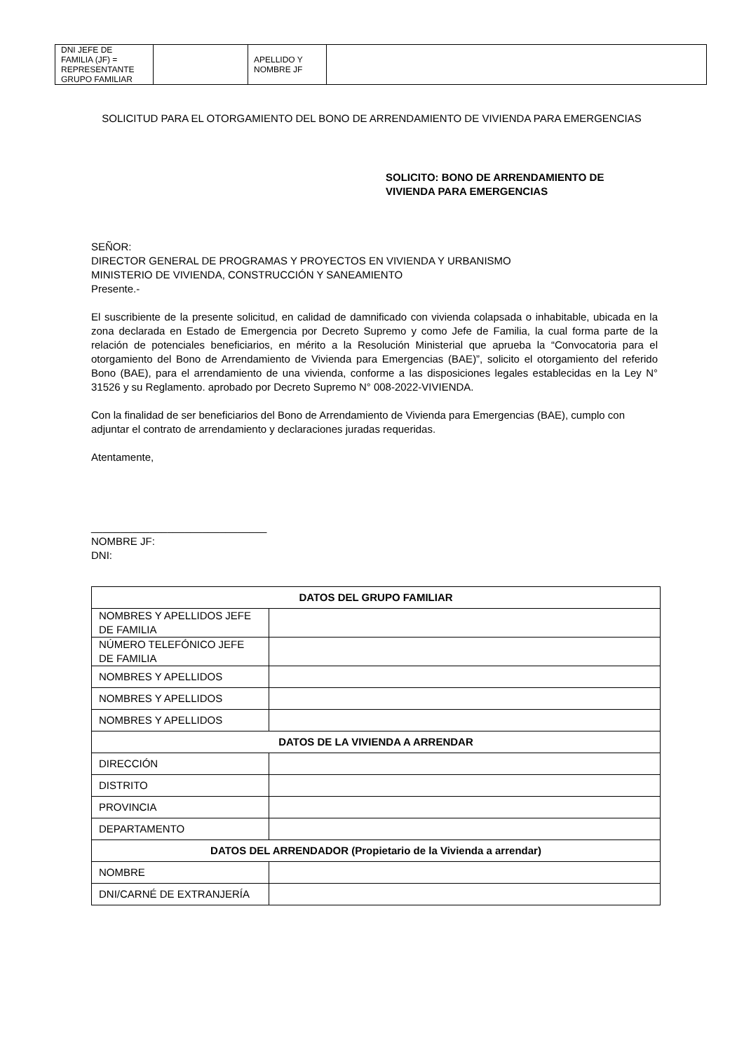| DNI JEFE DE FAMILIA (JF) = REPRESENTANTE GRUPO FAMILIAR | | APELLIDO Y NOMBRE JF | |
SOLICITUD PARA EL OTORGAMIENTO DEL BONO DE ARRENDAMIENTO DE VIVIENDA PARA EMERGENCIAS
SOLICITO: BONO DE ARRENDAMIENTO DE
VIVIENDA PARA EMERGENCIAS
SEÑOR:
DIRECTOR GENERAL DE PROGRAMAS Y PROYECTOS EN VIVIENDA Y URBANISMO
MINISTERIO DE VIVIENDA, CONSTRUCCIÓN Y SANEAMIENTO
Presente.-
El suscribiente de la presente solicitud, en calidad de damnificado con vivienda colapsada o inhabitable, ubicada en la zona declarada en Estado de Emergencia por Decreto Supremo y como Jefe de Familia, la cual forma parte de la relación de potenciales beneficiarios, en mérito a la Resolución Ministerial que aprueba la “Convocatoria para el otorgamiento del Bono de Arrendamiento de Vivienda para Emergencias (BAE)”, solicito el otorgamiento del referido Bono (BAE), para el arrendamiento de una vivienda, conforme a las disposiciones legales establecidas en la Ley N° 31526 y su Reglamento. aprobado por Decreto Supremo N° 008-2022-VIVIENDA.
Con la finalidad de ser beneficiarios del Bono de Arrendamiento de Vivienda para Emergencias (BAE), cumplo con adjuntar el contrato de arrendamiento y declaraciones juradas requeridas.
Atentamente,
______________________________
NOMBRE JF:
DNI:
| DATOS DEL GRUPO FAMILIAR | |
| --- | --- |
| NOMBRES Y APELLIDOS JEFE DE FAMILIA | |
| NÚMERO TELEFÓNICO JEFE DE FAMILIA | |
| NOMBRES Y APELLIDOS | |
| NOMBRES Y APELLIDOS | |
| NOMBRES Y APELLIDOS | |
| DATOS DE LA VIVIENDA A ARRENDAR | |
| DIRECCIÓN | |
| DISTRITO | |
| PROVINCIA | |
| DEPARTAMENTO | |
| DATOS DEL ARRENDADOR (Propietario de la Vivienda a arrendar) | |
| NOMBRE | |
| DNI/CARNÉ DE EXTRANJERÍA | |